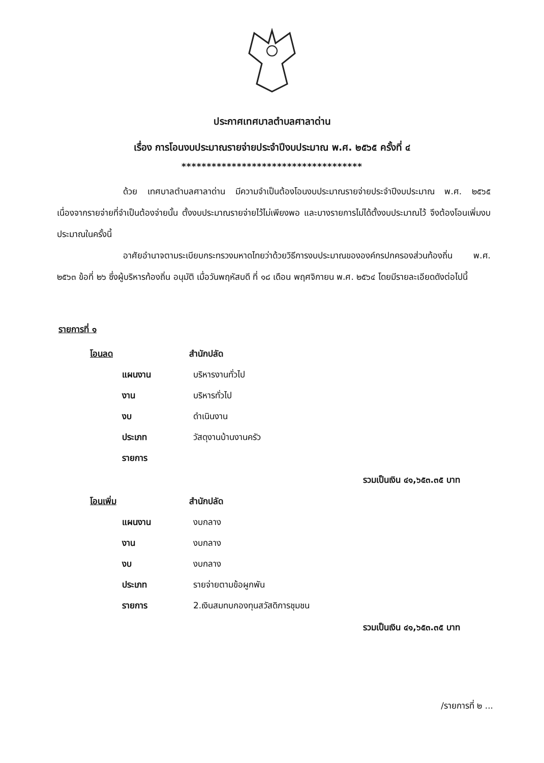ประกาศเทศบาลตำบลศาลาด่าน
เรื่อง การโอนงบประมาณรายจ่ายประจำปีงบประมาณ พ.ศ. ๒๕๖๕ ครั้งที่ ๔
************************************
ด้วย เทศบาลตำบลศาลาด่าน มีความจำเป็นต้องโอนงบประมาณรายจ่ายประจำปีงบประมาณ พ.ศ. ๒๕๖๕ เนื่องจากรายจ่ายที่จำเป็นต้องจ่ายนั้น ตั้งงบประมาณรายจ่ายไว้ไม่เพียงพอ และบางรายการไม่ได้ตั้งงบประมาณไว้ จึงต้องโอนเพิ่มงบประมาณในครั้งนี้
อาศัยอำนาจตามระเบียบกระทรวงมหาดไทยว่าด้วยวิธีการงบประมาณขององค์กรปกครองส่วนท้องถิ่น พ.ศ. ๒๕๖๓ ข้อที่ ๒๖ ซึ่งผู้บริหารท้องถิ่น อนุมัติ เมื่อวันพฤหัสบดี ที่ ๑๘ เดือน พฤศจิกายน พ.ศ. ๒๕๖๔ โดยมีรายละเอียดดังต่อไปนี้
รายการที่ ๑
โอนลด สำนักปลัด
แผนงาน บริหารงานทั่วไป
งาน บริหารทั่วไป
งบ ดำเนินงาน
ประเภท วัสดุงานบ้านงานครัว
รายการ
รวมเป็นเงิน ๔๑,๖๕๓.๓๕ บาท
โอนเพิ่ม สำนักปลัด
แผนงาน งบกลาง
งาน งบกลาง
งบ งบกลาง
ประเภท รายจ่ายตามข้อผูกพัน
รายการ 2.เงินสมทบกองทุนสวัสดิการชุมชน
รวมเป็นเงิน ๔๑,๖๕๓.๓๕ บาท
/รายการที่ ๒ ...